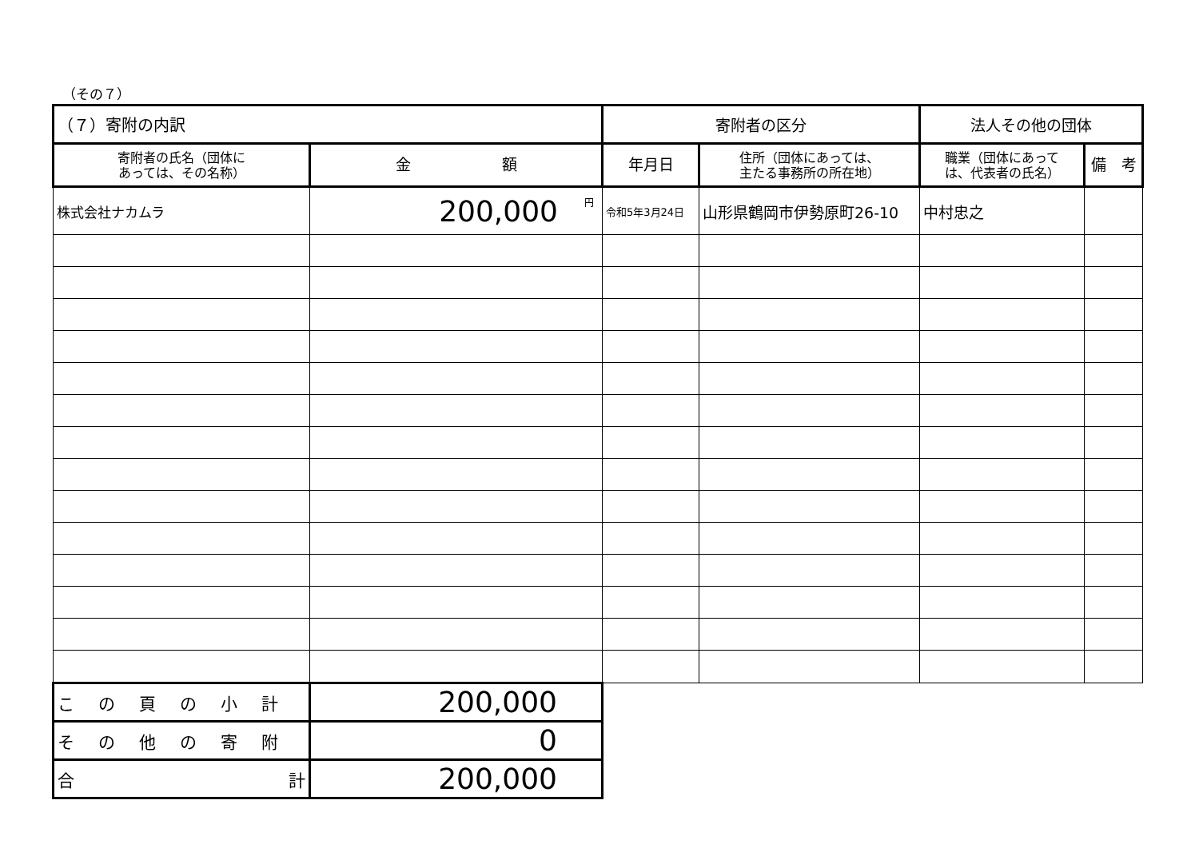（その７）
| （７）寄附の内訳 | | 寄附者の区分 | | 法人その他の団体 | |
| --- | --- | --- | --- | --- | --- |
| 寄附者の氏名（団体に あっては、その名称） | 金 額 | 年月日 | 住所（団体にあっては、 主たる事務所の所在地） | 職業（団体にあって は、代表者の氏名） | 備 考 |
| 株式会社ナカムラ | <sup>円</sup>200,000 | 令和5年3月24日 | 山形県鶴岡市伊勢原町26-10 | 中村忠之 | |
| この頁の小計 | 200,000 | | | | |
| その他の寄附 | 0 | | | | |
| 合 計 | 200,000 | | | | |